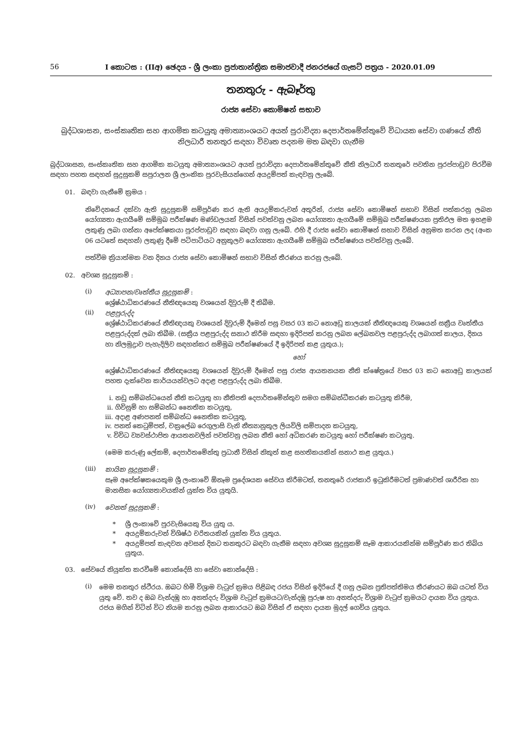56 I කොටස : (IIඅ) ඡෙදය - ශ්‍රී ලංකා ප්‍රජාතාන්ත්‍රික සමාජවාදී ජනරජයේ ගැසට් පත්‍රය - 2020.01.09
තනතුරු - ඇබෑර්තු
රාජ්‍ය සේවා කොමිෂන් සභාව
බුද්ධශාසන, සංස්කෘතික සහ ආගමික කටයුතු අමාත්‍යාංශයට අයත් පුරාවිද්‍යා දෙපාර්තමේන්තුවේ විධායක සේවා ගණයේ නීති නිලධාරී තනතුර සඳහා විවෘත පදනම මත බඳවා ගැනීම
බුද්ධශාසන, සංස්කෘතික සහ ආගමික කටයුතු අමාත්‍යාංශයට අයත් පුරාවිද්‍යා දෙපාර්තමේන්තුවේ නීති නිලධාරී තනතුරේ පවතින පුරප්පාඩුව පිරවීම සඳහා පහත සඳහන් සුදුසුකම් සපුරාලන ශ්‍රී ලාංකික පුරවැසියන්ගෙන් අයදුම්පත් කැඳවනු ලැබේ.
01. බඳවා ගැනීමේ ක්‍රමය :
නිවේදනයේ දක්වා ඇති සුදුසුකම් සම්පූර්ණ කර ඇති අයදුම්කරුවන් අතුරින්, රාජ්‍ය සේවා කොමිෂන් සභාව විසින් පත්කරනු ලබන යෝග්‍යතා ඇගයීමේ සම්මුඛ පරීක්ෂණ මණ්ඩලයක් විසින් පවත්වනු ලබන යෝග්‍යතා ඇගයීමේ සම්මුඛ පරීක්ෂණයක ප්‍රතිඵල මත ඉහළම ලකුණු ලබා ගන්නා අපේක්ෂකයා පුරප්පාඩුව සඳහා බඳවා ගනු ලැබේ. එහි දී රාජ්‍ය සේවා කොමිෂන් සභාව විසින් අනුමත කරන ලද (අංක 06 යටතේ සඳහන්) ලකුණු දීමේ පටිපාටියට අනුකූලව යෝග්‍යතා ඇගයීමේ සම්මුඛ පරීක්ෂණය පවත්වනු ලැබේ.
පත්වීම ක්‍රියාත්මක වන දිනය රාජ්‍ය සේවා කොමිෂන් සභාව විසින් තීරණය කරනු ලැබේ.
02. අවශ්‍ය සුදුසුකම් :
(i)
අධ්‍යාපන/වෘත්තීය සුදුසුකම් :
ශ්‍රේෂ්ඨාධිකරණයේ නීතිඥයෙකු වශයෙන් දිවුරුම් දී තිබීම.
(ii)
පළපුරුද්ද
ශ්‍රේෂ්ඨාධිකරණයේ නීතිඥයකු වශයෙන් දිවුරුම් දීමෙන් පසු වසර 03 කට නොඅඩු කාලයක් නීතිඥයෙකු වශයෙන් සක්‍රීය වෘත්තීය පළපුරුද්දක් ලබා තිබීම. (සක්‍රීය පළපුරුද්ද සනාථ කිරීම සඳහා ඉදිරිපත් කරනු ලබන ලේඛනවල පළපුරුද්ද ලබාගත් කාලය, දිනය හා නිලමුද්‍රාව පැහැදිලිව සඳහන්කර සම්මුඛ පරීක්ෂණයේ දී ඉදිරිපත් කළ යුතුය.);
හෝ
ශ්‍රේෂ්ඨාධිකරණයේ නීතිඥයෙකු වශයෙන් දිවුරුම් දීමෙන් පසු රාජ්‍ය ආයතනයක නීති ක්ෂේත්‍රයේ වසර 03 කට නොඅඩු කාලයක් පහත දැක්වෙන කාර්යයන්වලට අදාළ පළපුරුද්ද ලබා තිබීම.
i. නඩු සම්බන්ධයෙන් නීති කටයුතු හා නීතිපති දෙපාර්තමේන්තුව සමග සම්බන්ධීකරණ කටයුතු කිරීම,
ii. ගිවිසුම් හා සම්බන්ධ නෛතික කටයුතු,
iii. අදාළ අණපනත් සම්බන්ධ නෛතික කටයුතු,
iv. පනත් කෙටුම්පත්, චක්‍රලේඛ රෙගුලාසි වැනි නීත්‍යානුකූල ලියවිලි සම්පාදන කටයුතු,
v. විවිධ ව්‍යවස්ථාපිත ආයතනවලින් පවත්වනු ලබන නීති හෝ අධිකරණ කටයුතු හෝ පරීක්ෂණ කටයුතු.
(මෙම කරුණු ලේකම්, දෙපාර්තමේන්තු ප්‍රධානී විසින් නිකුත් කළ සහතිකයකින් සනාථ කළ යුතුය.)
(iii)
කායික සුදුසුකම් :
සෑම අපේක්ෂකයෙකුම ශ්‍රී ලංකාවේ ඕනෑම ප්‍රදේශයක සේවය කිරීමටත්, තනතුරේ රාජකාරි ඉටුකිරීමටත් ප්‍රමාණවත් ශාරීරික හා මානසික යෝග්‍යතාවයකින් යුක්ත විය යුතුයි.
(iv)
වෙනත් සුදුසුකම් :
* ශ්‍රී ලංකාවේ පුරවැසියෙකු විය යුතු ය.
* අයදුම්කරුවන් විශිෂ්ඨ චරිතයකින් යුක්ත විය යුතුය.
* අයදුම්පත් කැඳවන අවසන් දිනට තනතුරට බඳවා ගැනීම සඳහා අවශ්‍ය සුදුසුකම් සෑම ආකාරයකින්ම සම්පූර්ණ කර තිබිය යුතුය.
03. සේවයේ නියුක්ත කරවීමේ කොන්දේසි හා සේවා කොන්දේසි :
(i)
මෙම තනතුර ස්ථිරය. ඔබට හිමි විශ්‍රාම වැටුප් ක්‍රමය පිළිබඳ රජය විසින් ඉදිරියේ දී ගනු ලබන ප්‍රතිපත්තිමය තීරණයට ඔබ යටත් විය යුතු වේ. තව ද ඔබ වැන්දඹු හා අනත්දරු විශ්‍රාම වැටුප් ක්‍රමයට/වැන්දඹු පුරුෂ හා අනත්දරු විශ්‍රාම වැටුප් ක්‍රමයට දායක විය යුතුය. රජය මගින් විටින් විට නියම කරනු ලබන ආකාරයට ඔබ විසින් ඒ සඳහා දායක මුදල් ගෙවිය යුතුය.